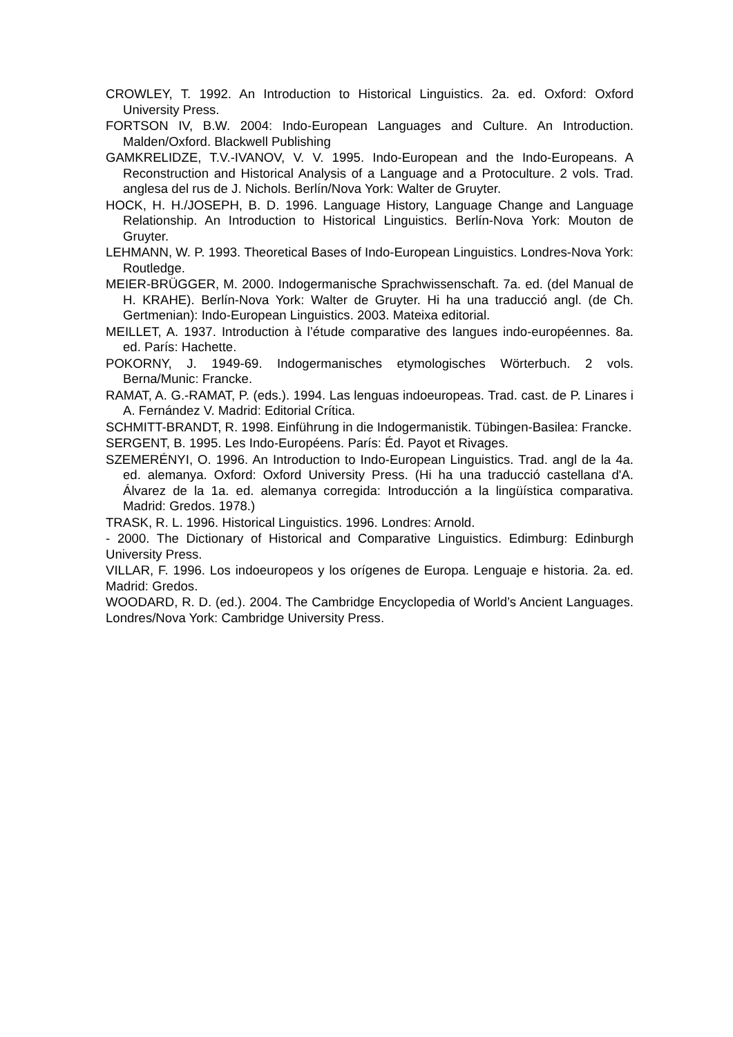CROWLEY, T. 1992. An Introduction to Historical Linguistics. 2a. ed. Oxford: Oxford University Press.
FORTSON IV, B.W. 2004: Indo-European Languages and Culture. An Introduction. Malden/Oxford. Blackwell Publishing
GAMKRELIDZE, T.V.-IVANOV, V. V. 1995. Indo-European and the Indo-Europeans. A Reconstruction and Historical Analysis of a Language and a Protoculture. 2 vols. Trad. anglesa del rus de J. Nichols. Berlín/Nova York: Walter de Gruyter.
HOCK, H. H./JOSEPH, B. D. 1996. Language History, Language Change and Language Relationship. An Introduction to Historical Linguistics. Berlín-Nova York: Mouton de Gruyter.
LEHMANN, W. P. 1993. Theoretical Bases of Indo-European Linguistics. Londres-Nova York: Routledge.
MEIER-BRÜGGER, M. 2000. Indogermanische Sprachwissenschaft. 7a. ed. (del Manual de H. KRAHE). Berlín-Nova York: Walter de Gruyter. Hi ha una traducció angl. (de Ch. Gertmenian): Indo-European Linguistics. 2003. Mateixa editorial.
MEILLET, A. 1937. Introduction à l’étude comparative des langues indo-européennes. 8a. ed. París: Hachette.
POKORNY, J. 1949-69. Indogermanisches etymologisches Wörterbuch. 2 vols. Berna/Munic: Francke.
RAMAT, A. G.-RAMAT, P. (eds.). 1994. Las lenguas indoeuropeas. Trad. cast. de P. Linares i A. Fernández V. Madrid: Editorial Crítica.
SCHMITT-BRANDT, R. 1998. Einführung in die Indogermanistik. Tübingen-Basilea: Francke.
SERGENT, B. 1995. Les Indo-Européens. París: Éd. Payot et Rivages.
SZEMERÉNYI, O. 1996. An Introduction to Indo-European Linguistics. Trad. angl de la 4a. ed. alemanya. Oxford: Oxford University Press. (Hi ha una traducció castellana d'A. Álvarez de la 1a. ed. alemanya corregida: Introducción a la lingüística comparativa. Madrid: Gredos. 1978.)
TRASK, R. L. 1996. Historical Linguistics. 1996. Londres: Arnold.
- 2000. The Dictionary of Historical and Comparative Linguistics. Edimburg: Edinburgh University Press.
VILLAR, F. 1996. Los indoeuropeos y los orígenes de Europa. Lenguaje e historia. 2a. ed. Madrid: Gredos.
WOODARD, R. D. (ed.). 2004. The Cambridge Encyclopedia of World’s Ancient Languages. Londres/Nova York: Cambridge University Press.